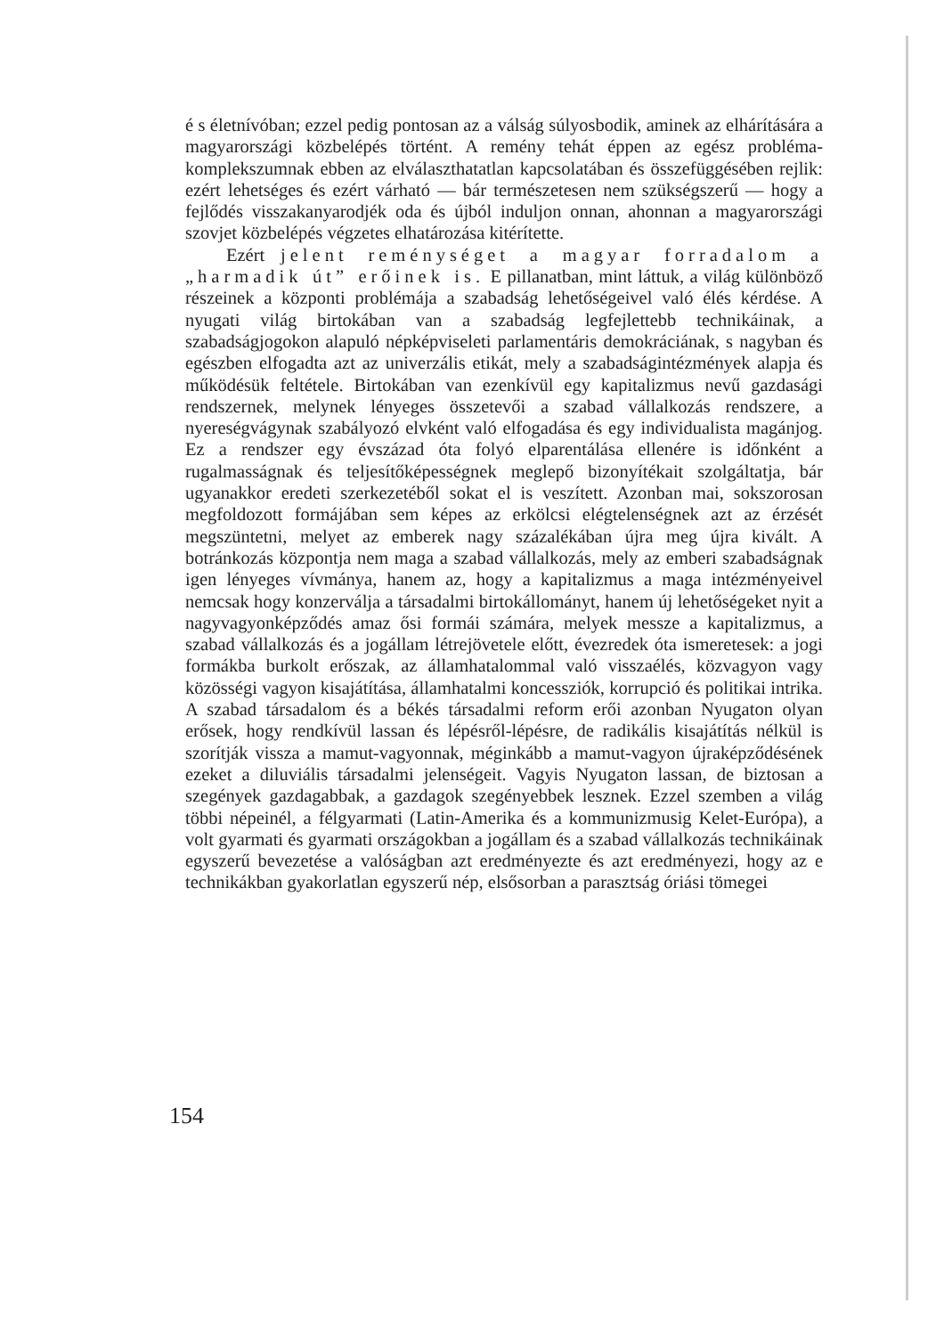é s életnívóban; ezzel pedig pontosan az a válság súlyosbodik, aminek az elhárítására a magyarországi közbelépés történt. A remény tehát éppen az egész probléma-komplekszumnak ebben az elválaszthatatlan kapcsolatában és összefüggésében rejlik: ezért lehetséges és ezért várható — bár természetesen nem szükségszerű — hogy a fejlődés visszakanyarodjék oda és újból induljon onnan, ahonnan a magyarországi szovjet közbelépés végzetes elhatározása kitérítette.
Ezért jelent reménységet a magyar forradalom a „harmadik út” erőinek is. E pillanatban, mint láttuk, a világ különböző részeinek a központi problémája a szabadság lehetőségeivel való élés kérdése. A nyugati világ birtokában van a szabadság legfejlettebb technikáinak, a szabadságjogokon alapuló népképviseleti parlamentáris demokráciának, s nagyban és egészben elfogadta azt az univerzális etikát, mely a szabadságintézmények alapja és működésük feltétele. Birtokában van ezenkívül egy kapitalizmus nevű gazdasági rendszernek, melynek lényeges összetevői a szabad vállalkozás rendszere, a nyereségvágynak szabályozó elvként való elfogadása és egy individualista magánjog. Ez a rendszer egy évszázad óta folyó elparentálása ellenére is időnként a rugalmasságnak és teljesítőképességnek meglepő bizonyítékait szolgáltatja, bár ugyanakkor eredeti szerkezetéből sokat el is veszített. Azonban mai, sokszorosan megfoldozott formájában sem képes az erkölcsi elégtelenségnek azt az érzését megszüntetni, melyet az emberek nagy százalékában újra meg újra kivált. A botránkozás központja nem maga a szabad vállalkozás, mely az emberi szabadságnak igen lényeges vívmánya, hanem az, hogy a kapitalizmus a maga intézményeivel nemcsak hogy konzerválja a társadalmi birtokállományt, hanem új lehetőségeket nyit a nagyvagyonképződés amaz ősi formái számára, melyek messze a kapitalizmus, a szabad vállalkozás és a jogállam létrejövetele előtt, évezredek óta ismeretesek: a jogi formákba burkolt erőszak, az államhatalommal való visszaélés, közvagyon vagy közösségi vagyon kisajátítása, államhatalmi koncessziók, korrupció és politikai intrika. A szabad társadalom és a békés társadalmi reform erői azonban Nyugaton olyan erősek, hogy rendkívül lassan és lépésről-lépésre, de radikális kisajátítás nélkül is szorítják vissza a mamut-vagyonnak, méginkább a mamut-vagyon újraképződésének ezeket a diluviális társadalmi jelenségeit. Vagyis Nyugaton lassan, de biztosan a szegények gazdagabbak, a gazdagok szegényebbek lesznek. Ezzel szemben a világ többi népeinél, a félgyarmati (Latin-Amerika és a kommunizmusig Kelet-Európa), a volt gyarmati és gyarmati országokban a jogállam és a szabad vállalkozás technikáinak egyszerű bevezetése a valóságban azt eredményezte és azt eredményezi, hogy az e technikákban gyakorlatlan egyszerű nép, elsősorban a parasztság óriási tömegei
154